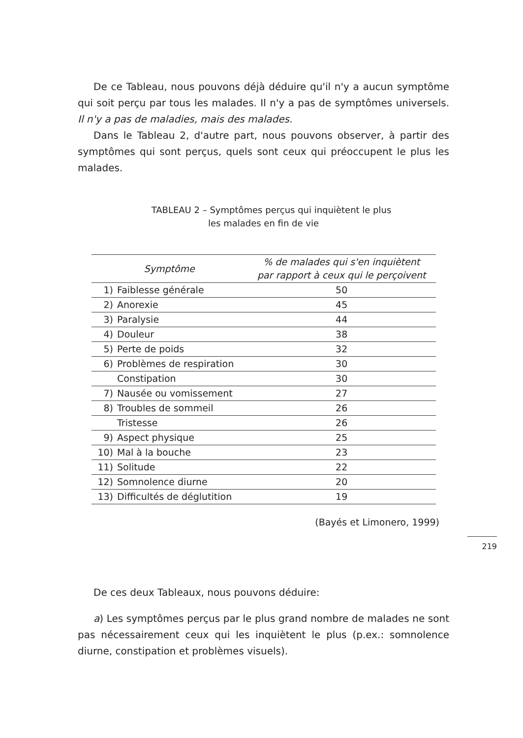De ce Tableau, nous pouvons déjà déduire qu'il n'y a aucun symptôme qui soit perçu par tous les malades. Il n'y a pas de symptômes universels. Il n'y a pas de maladies, mais des malades.
Dans le Tableau 2, d'autre part, nous pouvons observer, à partir des symptômes qui sont perçus, quels sont ceux qui préoccupent le plus les malades.
TABLEAU 2 – Symptômes perçus qui inquiètent le plus
les malades en fin de vie
| Symptôme | | % de malades qui s'en inquiètent par rapport à ceux qui le perçoivent |
| --- | --- | --- |
| 1) | Faiblesse générale | 50 |
| 2) | Anorexie | 45 |
| 3) | Paralysie | 44 |
| 4) | Douleur | 38 |
| 5) | Perte de poids | 32 |
| 6) | Problèmes de respiration | 30 |
| | Constipation | 30 |
| 7) | Nausée ou vomissement | 27 |
| 8) | Troubles de sommeil | 26 |
| | Tristesse | 26 |
| 9) | Aspect physique | 25 |
| 10) | Mal à la bouche | 23 |
| 11) | Solitude | 22 |
| 12) | Somnolence diurne | 20 |
| 13) | Difficultés de déglutition | 19 |
(Bayés et Limonero, 1999)
De ces deux Tableaux, nous pouvons déduire:
a) Les symptômes perçus par le plus grand nombre de malades ne sont pas nécessairement ceux qui les inquiètent le plus (p.ex.: somnolence diurne, constipation et problèmes visuels).
219